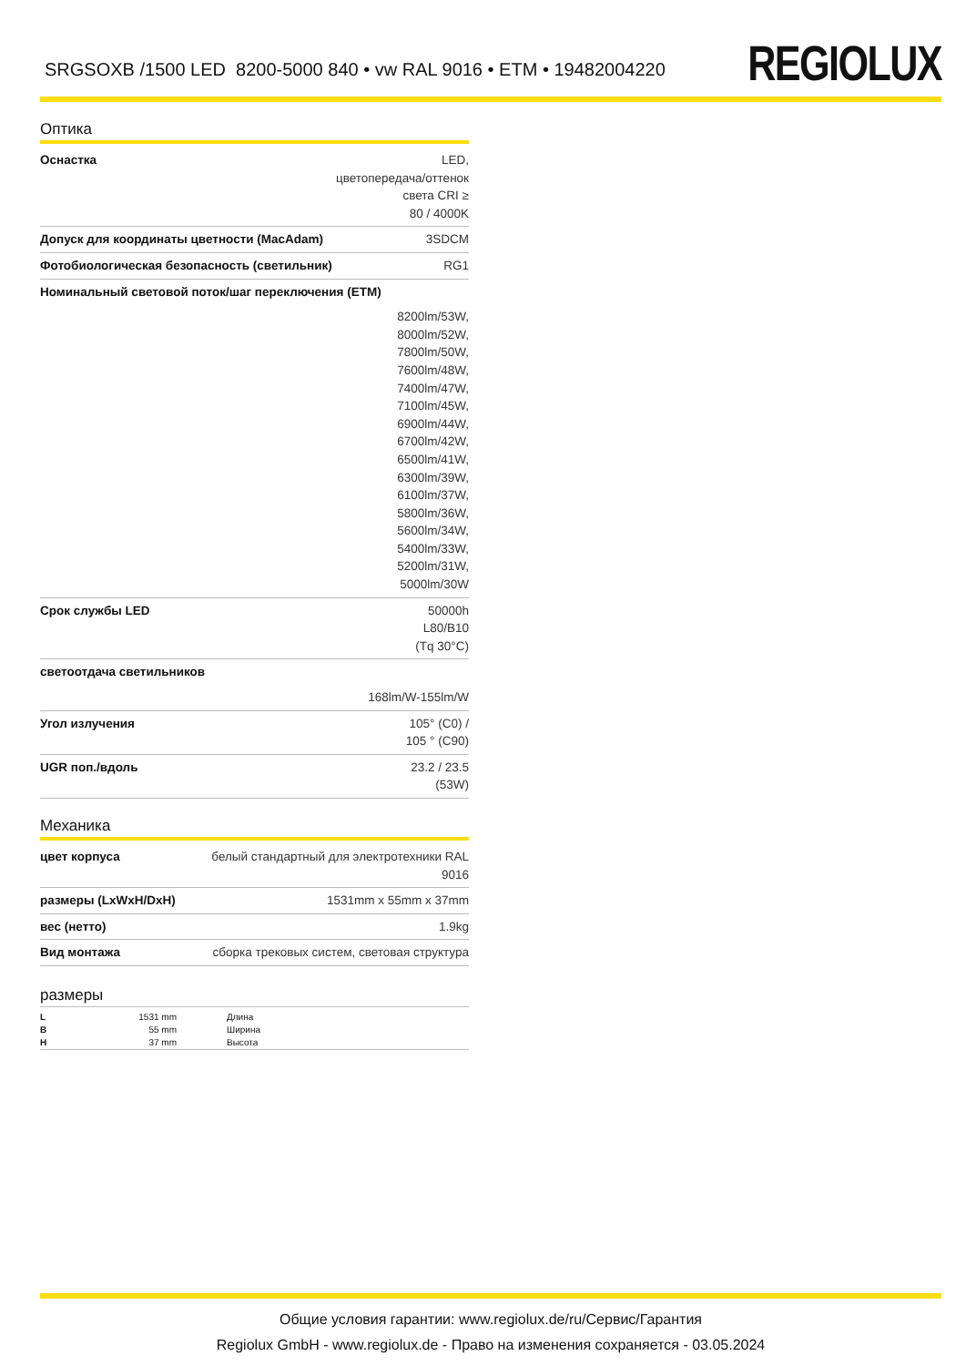SRGSOXB /1500 LED 8200-5000 840 • vw RAL 9016 • ETM • 19482004220
REGIOLUX
Оптика
| Оснастка | LED, цветопередача/оттенок света CRI ≥ 80 / 4000K |
| Допуск для координаты цветности (MacAdam) | 3SDCM |
| Фотобиологическая безопасность (светильник) | RG1 |
| Номинальный световой поток/шаг переключения (ETM) | |
| | 8200lm/53W, 8000lm/52W, 7800lm/50W, 7600lm/48W, 7400lm/47W, 7100lm/45W, 6900lm/44W, 6700lm/42W, 6500lm/41W, 6300lm/39W, 6100lm/37W, 5800lm/36W, 5600lm/34W, 5400lm/33W, 5200lm/31W, 5000lm/30W |
| Срок службы LED | 50000h L80/B10 (Tq 30°C) |
| светоотдача светильников | |
| | 168lm/W-155lm/W |
| Угол излучения | 105° (C0) / 105 ° (C90) |
| UGR поп./вдоль | 23.2 / 23.5 (53W) |
Механика
| цвет корпуса | белый стандартный для электротехники RAL 9016 |
| размеры (LxWxH/DxH) | 1531mm x 55mm x 37mm |
| вес (нетто) | 1.9kg |
| Вид монтажа | сборка трековых систем, световая структура |
размеры
| L | 1531 mm | Длина |
| B | 55 mm | Ширина |
| H | 37 mm | Высота |
Общие условия гарантии: www.regiolux.de/ru/Сервис/Гарантия
Regiolux GmbH - www.regiolux.de - Право на изменения сохраняется - 03.05.2024